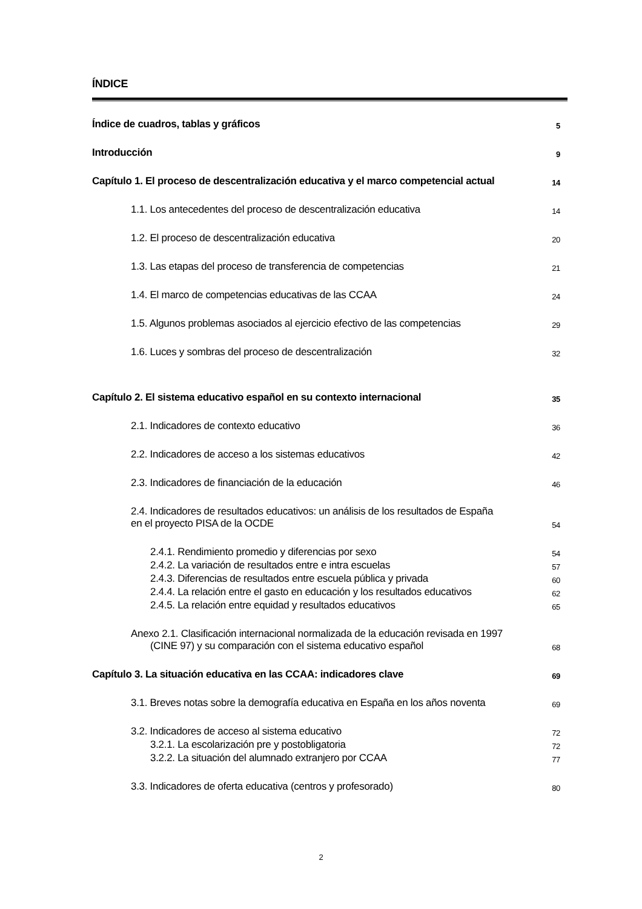ÍNDICE
Índice de cuadros, tablas y gráficos 5
Introducción 9
Capítulo 1. El proceso de descentralización educativa y el marco competencial actual 14
1.1. Los antecedentes del proceso de descentralización educativa 14
1.2. El proceso de descentralización educativa 20
1.3. Las etapas del proceso de transferencia de competencias 21
1.4. El marco de competencias educativas de las CCAA 24
1.5. Algunos problemas asociados al ejercicio efectivo de las competencias 29
1.6. Luces y sombras del proceso de descentralización 32
Capítulo 2. El sistema educativo español en su contexto internacional 35
2.1. Indicadores de contexto educativo 36
2.2. Indicadores de acceso a los sistemas educativos 42
2.3. Indicadores de financiación de la educación 46
2.4. Indicadores de resultados educativos: un análisis de los resultados de España
en el proyecto PISA de la OCDE 54
2.4.1. Rendimiento promedio y diferencias por sexo 54
2.4.2. La variación de resultados entre e intra escuelas 57
2.4.3. Diferencias de resultados entre escuela pública y privada 60
2.4.4. La relación entre el gasto en educación y los resultados educativos 62
2.4.5. La relación entre equidad y resultados educativos 65
Anexo 2.1. Clasificación internacional normalizada de la educación revisada en 1997
(CINE 97) y su comparación con el sistema educativo español 68
Capítulo 3. La situación educativa en las CCAA: indicadores clave 69
3.1. Breves notas sobre la demografía educativa en España en los años noventa 69
3.2. Indicadores de acceso al sistema educativo 72
3.2.1. La escolarización pre y postobligatoria 72
3.2.2. La situación del alumnado extranjero por CCAA 77
3.3. Indicadores de oferta educativa (centros y profesorado) 80
2